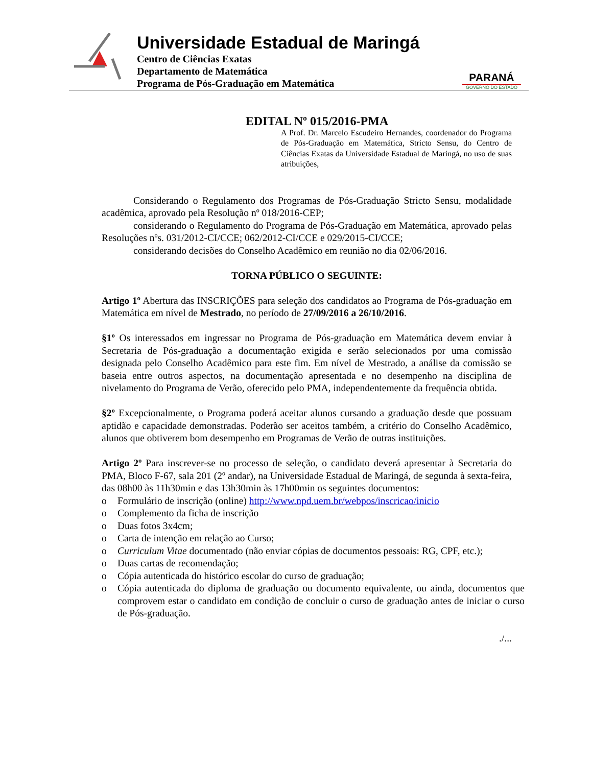Universidade Estadual de Maringá
Centro de Ciências Exatas
Departamento de Matemática
Programa de Pós-Graduação em Matemática
PARANÁ
GOVERNO DO ESTADO
EDITAL Nº 015/2016-PMA
A Prof. Dr. Marcelo Escudeiro Hernandes, coordenador do Programa de Pós-Graduação em Matemática, Stricto Sensu, do Centro de Ciências Exatas da Universidade Estadual de Maringá, no uso de suas atribuições,
Considerando o Regulamento dos Programas de Pós-Graduação Stricto Sensu, modalidade acadêmica, aprovado pela Resolução nº 018/2016-CEP;
considerando o Regulamento do Programa de Pós-Graduação em Matemática, aprovado pelas Resoluções nºs. 031/2012-CI/CCE; 062/2012-CI/CCE e 029/2015-CI/CCE;
considerando decisões do Conselho Acadêmico em reunião no dia 02/06/2016.
TORNA PÚBLICO O SEGUINTE:
Artigo 1º Abertura das INSCRIÇÕES para seleção dos candidatos ao Programa de Pós-graduação em Matemática em nível de Mestrado, no período de 27/09/2016 a 26/10/2016.
§1º Os interessados em ingressar no Programa de Pós-graduação em Matemática devem enviar à Secretaria de Pós-graduação a documentação exigida e serão selecionados por uma comissão designada pelo Conselho Acadêmico para este fim. Em nível de Mestrado, a análise da comissão se baseia entre outros aspectos, na documentação apresentada e no desempenho na disciplina de nivelamento do Programa de Verão, oferecido pelo PMA, independentemente da frequência obtida.
§2º Excepcionalmente, o Programa poderá aceitar alunos cursando a graduação desde que possuam aptidão e capacidade demonstradas. Poderão ser aceitos também, a critério do Conselho Acadêmico, alunos que obtiverem bom desempenho em Programas de Verão de outras instituições.
Artigo 2º Para inscrever-se no processo de seleção, o candidato deverá apresentar à Secretaria do PMA, Bloco F-67, sala 201 (2º andar), na Universidade Estadual de Maringá, de segunda à sexta-feira, das 08h00 às 11h30min e das 13h30min às 17h00min os seguintes documentos:
o Formulário de inscrição (online) http://www.npd.uem.br/webpos/inscricao/inicio
o Complemento da ficha de inscrição
o Duas fotos 3x4cm;
o Carta de intenção em relação ao Curso;
o Curriculum Vitae documentado (não enviar cópias de documentos pessoais: RG, CPF, etc.);
o Duas cartas de recomendação;
o Cópia autenticada do histórico escolar do curso de graduação;
o Cópia autenticada do diploma de graduação ou documento equivalente, ou ainda, documentos que comprovem estar o candidato em condição de concluir o curso de graduação antes de iniciar o curso de Pós-graduação.
./...